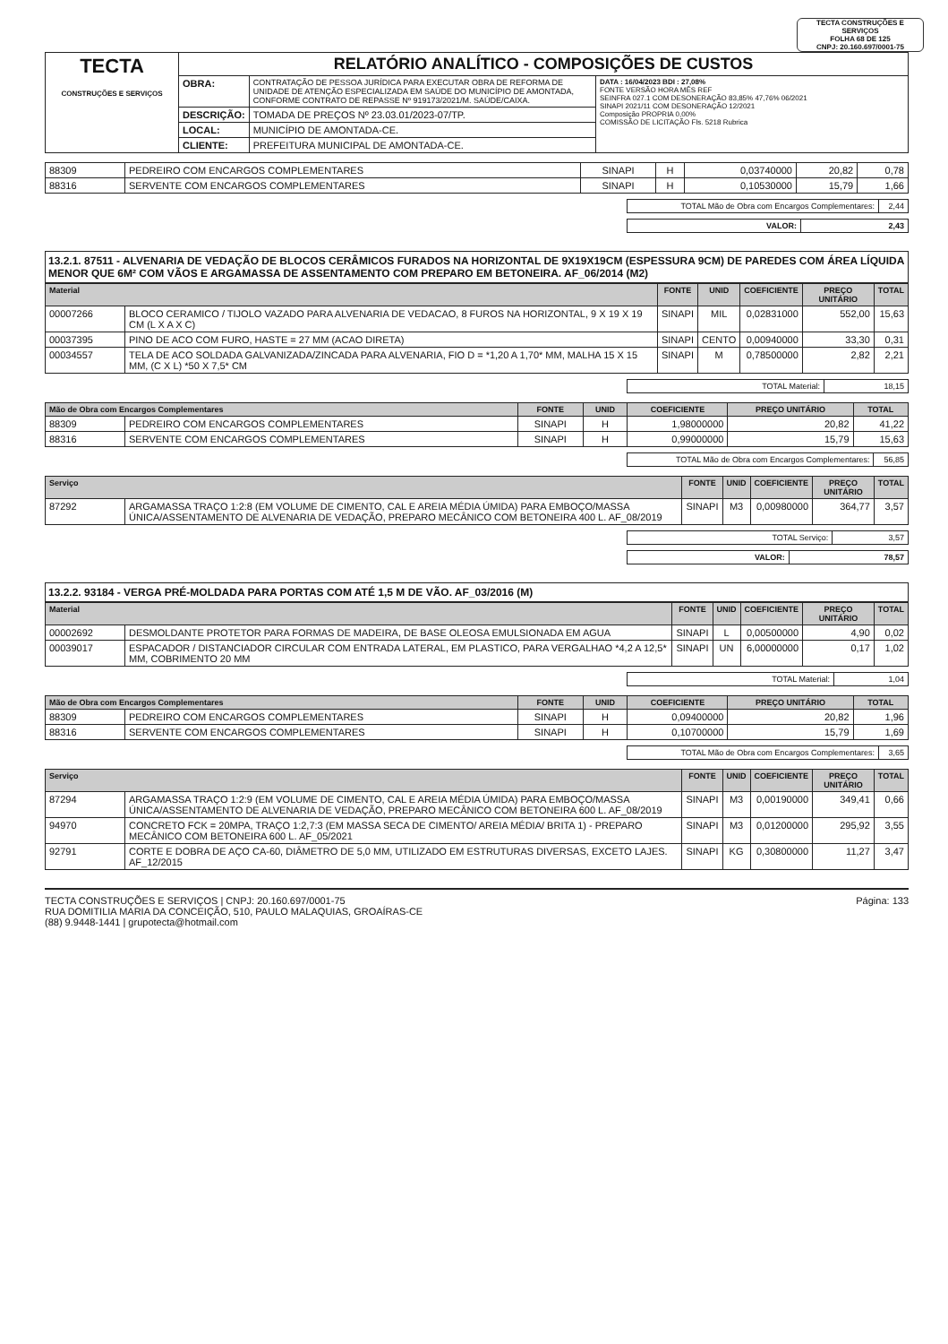TECTA CONSTRUÇÕES E SERVIÇOS
FOLHA 68 DE 125
CNPJ: 20.160.697/0001-75
| TECTA CONSTRUÇÕES E SERVIÇOS | RELATÓRIO ANALÍTICO - COMPOSIÇÕES DE CUSTOS | | |
| | OBRA: | CONTRATAÇÃO DE PESSOA JURÍDICA PARA EXECUTAR OBRA DE REFORMA DE UNIDADE DE ATENÇÃO ESPECIALIZADA EM SAÚDE DO MUNICÍPIO DE AMONTADA, CONFORME CONTRATO DE REPASSE Nº 919173/2021/M. SAÚDE/CAIXA. | DATA : 16/04/2023 BDI : 27,08% FONTE VERSÃO HORA MÊS REF SEINFRA 027.1 COM DESONERAÇÃO 83,85% 47,76% 06/2021 SINAPI 2021/11 COM DESONERAÇÃO 12/2021 Composição PROPRIA 0,00% COMISSÃO DE LICITAÇÃO Fls. 5218 Rubrica |
| | DESCRIÇÃO: | TOMADA DE PREÇOS Nº 23.03.01/2023-07/TP. | |
| | LOCAL: | MUNICÍPIO DE AMONTADA-CE. | |
| | CLIENTE: | PREFEITURA MUNICIPAL DE AMONTADA-CE. | |
| 88309 | PEDREIRO COM ENCARGOS COMPLEMENTARES | SINAPI | H | 0,03740000 | 20,82 | 0,78 |
| 88316 | SERVENTE COM ENCARGOS COMPLEMENTARES | SINAPI | H | 0,10530000 | 15,79 | 1,66 |
| TOTAL Mão de Obra com Encargos Complementares: | 2,44 |
| VALOR: | 2,43 |
13.2.1. 87511 - ALVENARIA DE VEDAÇÃO DE BLOCOS CERÂMICOS FURADOS NA HORIZONTAL DE 9X19X19CM (ESPESSURA 9CM) DE PAREDES COM ÁREA LÍQUIDA MENOR QUE 6M² COM VÃOS E ARGAMASSA DE ASSENTAMENTO COM PREPARO EM BETONEIRA. AF_06/2014 (M2)
| Material | | FONTE | UNID | COEFICIENTE | PREÇO UNITÁRIO | TOTAL |
| --- | --- | --- | --- | --- | --- | --- |
| 00007266 | BLOCO CERAMICO / TIJOLO VAZADO PARA ALVENARIA DE VEDACAO, 8 FUROS NA HORIZONTAL, 9 X 19 X 19 CM (L X A X C) | SINAPI | MIL | 0,02831000 | 552,00 | 15,63 |
| 00037395 | PINO DE ACO COM FURO, HASTE = 27 MM (ACAO DIRETA) | SINAPI | CENTO | 0,00940000 | 33,30 | 0,31 |
| 00034557 | TELA DE ACO SOLDADA GALVANIZADA/ZINCADA PARA ALVENARIA, FIO D = *1,20 A 1,70* MM, MALHA 15 X 15 MM, (C X L) *50 X 7,5* CM | SINAPI | M | 0,78500000 | 2,82 | 2,21 |
| TOTAL Material: | 18,15 |
| Mão de Obra com Encargos Complementares | | FONTE | UNID | COEFICIENTE | PREÇO UNITÁRIO | TOTAL |
| --- | --- | --- | --- | --- | --- | --- |
| 88309 | PEDREIRO COM ENCARGOS COMPLEMENTARES | SINAPI | H | 1,98000000 | 20,82 | 41,22 |
| 88316 | SERVENTE COM ENCARGOS COMPLEMENTARES | SINAPI | H | 0,99000000 | 15,79 | 15,63 |
| TOTAL Mão de Obra com Encargos Complementares: | 56,85 |
| Serviço | | FONTE | UNID | COEFICIENTE | PREÇO UNITÁRIO | TOTAL |
| --- | --- | --- | --- | --- | --- | --- |
| 87292 | ARGAMASSA TRAÇO 1:2:8 (EM VOLUME DE CIMENTO, CAL E AREIA MÉDIA ÚMIDA) PARA EMBOÇO/MASSA ÚNICA/ASSENTAMENTO DE ALVENARIA DE VEDAÇÃO, PREPARO MECÂNICO COM BETONEIRA 400 L. AF_08/2019 | SINAPI | M3 | 0,00980000 | 364,77 | 3,57 |
| TOTAL Serviço: | 3,57 |
| VALOR: | 78,57 |
13.2.2. 93184 - VERGA PRÉ-MOLDADA PARA PORTAS COM ATÉ 1,5 M DE VÃO. AF_03/2016 (M)
| Material | | FONTE | UNID | COEFICIENTE | PREÇO UNITÁRIO | TOTAL |
| --- | --- | --- | --- | --- | --- | --- |
| 00002692 | DESMOLDANTE PROTETOR PARA FORMAS DE MADEIRA, DE BASE OLEOSA EMULSIONADA EM AGUA | SINAPI | L | 0,00500000 | 4,90 | 0,02 |
| 00039017 | ESPACADOR / DISTANCIADOR CIRCULAR COM ENTRADA LATERAL, EM PLASTICO, PARA VERGALHAO *4,2 A 12,5* MM, COBRIMENTO 20 MM | SINAPI | UN | 6,00000000 | 0,17 | 1,02 |
| TOTAL Material: | 1,04 |
| Mão de Obra com Encargos Complementares | | FONTE | UNID | COEFICIENTE | PREÇO UNITÁRIO | TOTAL |
| --- | --- | --- | --- | --- | --- | --- |
| 88309 | PEDREIRO COM ENCARGOS COMPLEMENTARES | SINAPI | H | 0,09400000 | 20,82 | 1,96 |
| 88316 | SERVENTE COM ENCARGOS COMPLEMENTARES | SINAPI | H | 0,10700000 | 15,79 | 1,69 |
| TOTAL Mão de Obra com Encargos Complementares: | 3,65 |
| Serviço | | FONTE | UNID | COEFICIENTE | PREÇO UNITÁRIO | TOTAL |
| --- | --- | --- | --- | --- | --- | --- |
| 87294 | ARGAMASSA TRAÇO 1:2:9 (EM VOLUME DE CIMENTO, CAL E AREIA MÉDIA ÚMIDA) PARA EMBOÇO/MASSA ÚNICA/ASSENTAMENTO DE ALVENARIA DE VEDAÇÃO, PREPARO MECÂNICO COM BETONEIRA 600 L. AF_08/2019 | SINAPI | M3 | 0,00190000 | 349,41 | 0,66 |
| 94970 | CONCRETO FCK = 20MPA, TRAÇO 1:2,7:3 (EM MASSA SECA DE CIMENTO/ AREIA MÉDIA/ BRITA 1) - PREPARO MECÂNICO COM BETONEIRA 600 L. AF_05/2021 | SINAPI | M3 | 0,01200000 | 295,92 | 3,55 |
| 92791 | CORTE E DOBRA DE AÇO CA-60, DIÂMETRO DE 5,0 MM, UTILIZADO EM ESTRUTURAS DIVERSAS, EXCETO LAJES. AF_12/2015 | SINAPI | KG | 0,30800000 | 11,27 | 3,47 |
TECTA CONSTRUÇÕES E SERVIÇOS | CNPJ: 20.160.697/0001-75
RUA DOMITILIA MARIA DA CONCEIÇÃO, 510, PAULO MALAQUIAS, GROAÍRAS-CE
(88) 9.9448-1441 | grupotecta@hotmail.com
Página: 133